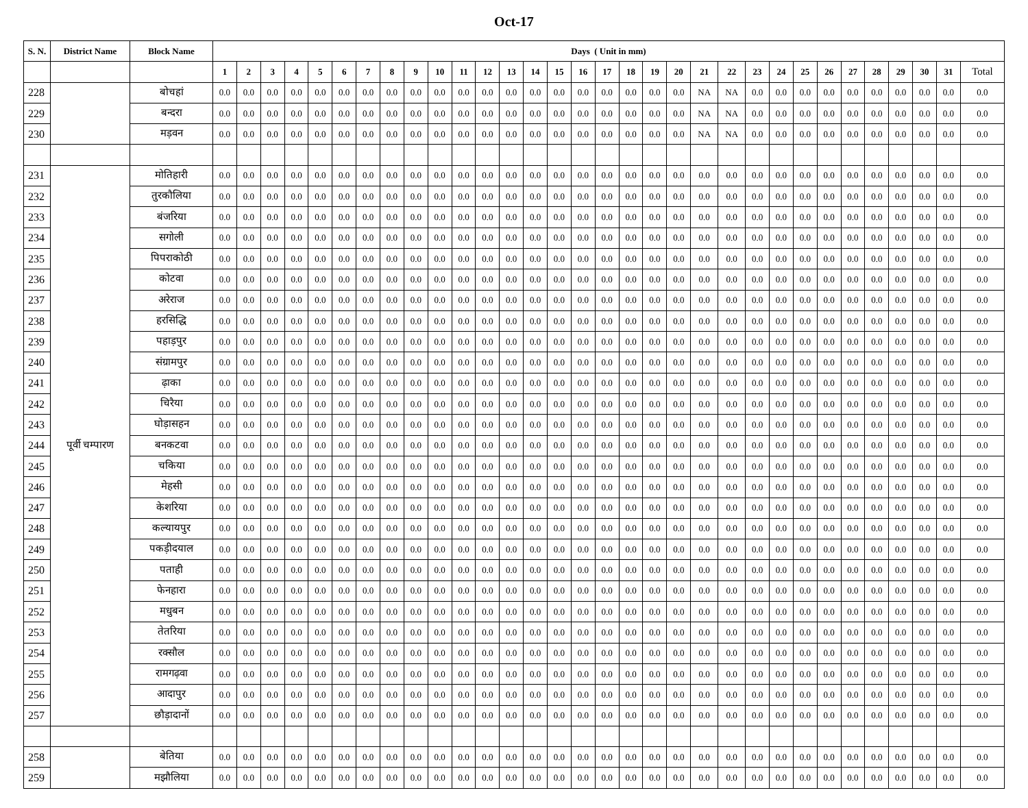Oct-17
| S. N. | District Name | Block Name | Days ( Unit in mm) | | | | | | | | | | | | | | | | | | | | | | | | | | | | | | | |
| --- | --- | --- | --- | --- | --- | --- | --- | --- | --- | --- | --- | --- | --- | --- | --- | --- | --- | --- | --- | --- | --- | --- | --- | --- | --- | --- | --- | --- | --- | --- | --- | --- | --- | --- |
| | | | 1 | 2 | 3 | 4 | 5 | 6 | 7 | 8 | 9 | 10 | 11 | 12 | 13 | 14 | 15 | 16 | 17 | 18 | 19 | 20 | 21 | 22 | 23 | 24 | 25 | 26 | 27 | 28 | 29 | 30 | 31 | Total |
| 228 | | बोचहां | 0.0 | 0.0 | 0.0 | 0.0 | 0.0 | 0.0 | 0.0 | 0.0 | 0.0 | 0.0 | 0.0 | 0.0 | 0.0 | 0.0 | 0.0 | 0.0 | 0.0 | 0.0 | 0.0 | 0.0 | NA | NA | 0.0 | 0.0 | 0.0 | 0.0 | 0.0 | 0.0 | 0.0 | 0.0 | 0.0 | 0.0 |
| 229 | | बन्दरा | 0.0 | 0.0 | 0.0 | 0.0 | 0.0 | 0.0 | 0.0 | 0.0 | 0.0 | 0.0 | 0.0 | 0.0 | 0.0 | 0.0 | 0.0 | 0.0 | 0.0 | 0.0 | 0.0 | 0.0 | NA | NA | 0.0 | 0.0 | 0.0 | 0.0 | 0.0 | 0.0 | 0.0 | 0.0 | 0.0 | 0.0 |
| 230 | | मड़वन | 0.0 | 0.0 | 0.0 | 0.0 | 0.0 | 0.0 | 0.0 | 0.0 | 0.0 | 0.0 | 0.0 | 0.0 | 0.0 | 0.0 | 0.0 | 0.0 | 0.0 | 0.0 | 0.0 | 0.0 | NA | NA | 0.0 | 0.0 | 0.0 | 0.0 | 0.0 | 0.0 | 0.0 | 0.0 | 0.0 | 0.0 |
| 231 | पूर्वी चम्पारण | मोतिहारी | 0.0 | 0.0 | 0.0 | 0.0 | 0.0 | 0.0 | 0.0 | 0.0 | 0.0 | 0.0 | 0.0 | 0.0 | 0.0 | 0.0 | 0.0 | 0.0 | 0.0 | 0.0 | 0.0 | 0.0 | 0.0 | 0.0 | 0.0 | 0.0 | 0.0 | 0.0 | 0.0 | 0.0 | 0.0 | 0.0 | 0.0 | 0.0 |
| 232 | | तुरकौलिया | 0.0 | 0.0 | 0.0 | 0.0 | 0.0 | 0.0 | 0.0 | 0.0 | 0.0 | 0.0 | 0.0 | 0.0 | 0.0 | 0.0 | 0.0 | 0.0 | 0.0 | 0.0 | 0.0 | 0.0 | 0.0 | 0.0 | 0.0 | 0.0 | 0.0 | 0.0 | 0.0 | 0.0 | 0.0 | 0.0 | 0.0 | 0.0 |
| 233 | | बंजरिया | 0.0 | 0.0 | 0.0 | 0.0 | 0.0 | 0.0 | 0.0 | 0.0 | 0.0 | 0.0 | 0.0 | 0.0 | 0.0 | 0.0 | 0.0 | 0.0 | 0.0 | 0.0 | 0.0 | 0.0 | 0.0 | 0.0 | 0.0 | 0.0 | 0.0 | 0.0 | 0.0 | 0.0 | 0.0 | 0.0 | 0.0 | 0.0 |
| 234 | | सगोली | 0.0 | 0.0 | 0.0 | 0.0 | 0.0 | 0.0 | 0.0 | 0.0 | 0.0 | 0.0 | 0.0 | 0.0 | 0.0 | 0.0 | 0.0 | 0.0 | 0.0 | 0.0 | 0.0 | 0.0 | 0.0 | 0.0 | 0.0 | 0.0 | 0.0 | 0.0 | 0.0 | 0.0 | 0.0 | 0.0 | 0.0 | 0.0 |
| 235 | | पिपराकोठी | 0.0 | 0.0 | 0.0 | 0.0 | 0.0 | 0.0 | 0.0 | 0.0 | 0.0 | 0.0 | 0.0 | 0.0 | 0.0 | 0.0 | 0.0 | 0.0 | 0.0 | 0.0 | 0.0 | 0.0 | 0.0 | 0.0 | 0.0 | 0.0 | 0.0 | 0.0 | 0.0 | 0.0 | 0.0 | 0.0 | 0.0 | 0.0 |
| 236 | | कोटवा | 0.0 | 0.0 | 0.0 | 0.0 | 0.0 | 0.0 | 0.0 | 0.0 | 0.0 | 0.0 | 0.0 | 0.0 | 0.0 | 0.0 | 0.0 | 0.0 | 0.0 | 0.0 | 0.0 | 0.0 | 0.0 | 0.0 | 0.0 | 0.0 | 0.0 | 0.0 | 0.0 | 0.0 | 0.0 | 0.0 | 0.0 | 0.0 |
| 237 | | अरेराज | 0.0 | 0.0 | 0.0 | 0.0 | 0.0 | 0.0 | 0.0 | 0.0 | 0.0 | 0.0 | 0.0 | 0.0 | 0.0 | 0.0 | 0.0 | 0.0 | 0.0 | 0.0 | 0.0 | 0.0 | 0.0 | 0.0 | 0.0 | 0.0 | 0.0 | 0.0 | 0.0 | 0.0 | 0.0 | 0.0 | 0.0 | 0.0 |
| 238 | | हरसिद्धि | 0.0 | 0.0 | 0.0 | 0.0 | 0.0 | 0.0 | 0.0 | 0.0 | 0.0 | 0.0 | 0.0 | 0.0 | 0.0 | 0.0 | 0.0 | 0.0 | 0.0 | 0.0 | 0.0 | 0.0 | 0.0 | 0.0 | 0.0 | 0.0 | 0.0 | 0.0 | 0.0 | 0.0 | 0.0 | 0.0 | 0.0 | 0.0 |
| 239 | | पहाड़पुर | 0.0 | 0.0 | 0.0 | 0.0 | 0.0 | 0.0 | 0.0 | 0.0 | 0.0 | 0.0 | 0.0 | 0.0 | 0.0 | 0.0 | 0.0 | 0.0 | 0.0 | 0.0 | 0.0 | 0.0 | 0.0 | 0.0 | 0.0 | 0.0 | 0.0 | 0.0 | 0.0 | 0.0 | 0.0 | 0.0 | 0.0 | 0.0 |
| 240 | | संग्रामपुर | 0.0 | 0.0 | 0.0 | 0.0 | 0.0 | 0.0 | 0.0 | 0.0 | 0.0 | 0.0 | 0.0 | 0.0 | 0.0 | 0.0 | 0.0 | 0.0 | 0.0 | 0.0 | 0.0 | 0.0 | 0.0 | 0.0 | 0.0 | 0.0 | 0.0 | 0.0 | 0.0 | 0.0 | 0.0 | 0.0 | 0.0 | 0.0 |
| 241 | | ढ़ाका | 0.0 | 0.0 | 0.0 | 0.0 | 0.0 | 0.0 | 0.0 | 0.0 | 0.0 | 0.0 | 0.0 | 0.0 | 0.0 | 0.0 | 0.0 | 0.0 | 0.0 | 0.0 | 0.0 | 0.0 | 0.0 | 0.0 | 0.0 | 0.0 | 0.0 | 0.0 | 0.0 | 0.0 | 0.0 | 0.0 | 0.0 | 0.0 |
| 242 | | चिरैया | 0.0 | 0.0 | 0.0 | 0.0 | 0.0 | 0.0 | 0.0 | 0.0 | 0.0 | 0.0 | 0.0 | 0.0 | 0.0 | 0.0 | 0.0 | 0.0 | 0.0 | 0.0 | 0.0 | 0.0 | 0.0 | 0.0 | 0.0 | 0.0 | 0.0 | 0.0 | 0.0 | 0.0 | 0.0 | 0.0 | 0.0 | 0.0 |
| 243 | | घोड़ासहन | 0.0 | 0.0 | 0.0 | 0.0 | 0.0 | 0.0 | 0.0 | 0.0 | 0.0 | 0.0 | 0.0 | 0.0 | 0.0 | 0.0 | 0.0 | 0.0 | 0.0 | 0.0 | 0.0 | 0.0 | 0.0 | 0.0 | 0.0 | 0.0 | 0.0 | 0.0 | 0.0 | 0.0 | 0.0 | 0.0 | 0.0 | 0.0 |
| 244 | | बनकटवा | 0.0 | 0.0 | 0.0 | 0.0 | 0.0 | 0.0 | 0.0 | 0.0 | 0.0 | 0.0 | 0.0 | 0.0 | 0.0 | 0.0 | 0.0 | 0.0 | 0.0 | 0.0 | 0.0 | 0.0 | 0.0 | 0.0 | 0.0 | 0.0 | 0.0 | 0.0 | 0.0 | 0.0 | 0.0 | 0.0 | 0.0 | 0.0 |
| 245 | | चकिया | 0.0 | 0.0 | 0.0 | 0.0 | 0.0 | 0.0 | 0.0 | 0.0 | 0.0 | 0.0 | 0.0 | 0.0 | 0.0 | 0.0 | 0.0 | 0.0 | 0.0 | 0.0 | 0.0 | 0.0 | 0.0 | 0.0 | 0.0 | 0.0 | 0.0 | 0.0 | 0.0 | 0.0 | 0.0 | 0.0 | 0.0 | 0.0 |
| 246 | | मेहसी | 0.0 | 0.0 | 0.0 | 0.0 | 0.0 | 0.0 | 0.0 | 0.0 | 0.0 | 0.0 | 0.0 | 0.0 | 0.0 | 0.0 | 0.0 | 0.0 | 0.0 | 0.0 | 0.0 | 0.0 | 0.0 | 0.0 | 0.0 | 0.0 | 0.0 | 0.0 | 0.0 | 0.0 | 0.0 | 0.0 | 0.0 | 0.0 |
| 247 | | केशरिया | 0.0 | 0.0 | 0.0 | 0.0 | 0.0 | 0.0 | 0.0 | 0.0 | 0.0 | 0.0 | 0.0 | 0.0 | 0.0 | 0.0 | 0.0 | 0.0 | 0.0 | 0.0 | 0.0 | 0.0 | 0.0 | 0.0 | 0.0 | 0.0 | 0.0 | 0.0 | 0.0 | 0.0 | 0.0 | 0.0 | 0.0 | 0.0 |
| 248 | | कल्यायपुर | 0.0 | 0.0 | 0.0 | 0.0 | 0.0 | 0.0 | 0.0 | 0.0 | 0.0 | 0.0 | 0.0 | 0.0 | 0.0 | 0.0 | 0.0 | 0.0 | 0.0 | 0.0 | 0.0 | 0.0 | 0.0 | 0.0 | 0.0 | 0.0 | 0.0 | 0.0 | 0.0 | 0.0 | 0.0 | 0.0 | 0.0 | 0.0 |
| 249 | | पकड़ीदयाल | 0.0 | 0.0 | 0.0 | 0.0 | 0.0 | 0.0 | 0.0 | 0.0 | 0.0 | 0.0 | 0.0 | 0.0 | 0.0 | 0.0 | 0.0 | 0.0 | 0.0 | 0.0 | 0.0 | 0.0 | 0.0 | 0.0 | 0.0 | 0.0 | 0.0 | 0.0 | 0.0 | 0.0 | 0.0 | 0.0 | 0.0 | 0.0 |
| 250 | | पताही | 0.0 | 0.0 | 0.0 | 0.0 | 0.0 | 0.0 | 0.0 | 0.0 | 0.0 | 0.0 | 0.0 | 0.0 | 0.0 | 0.0 | 0.0 | 0.0 | 0.0 | 0.0 | 0.0 | 0.0 | 0.0 | 0.0 | 0.0 | 0.0 | 0.0 | 0.0 | 0.0 | 0.0 | 0.0 | 0.0 | 0.0 | 0.0 |
| 251 | | फेनहारा | 0.0 | 0.0 | 0.0 | 0.0 | 0.0 | 0.0 | 0.0 | 0.0 | 0.0 | 0.0 | 0.0 | 0.0 | 0.0 | 0.0 | 0.0 | 0.0 | 0.0 | 0.0 | 0.0 | 0.0 | 0.0 | 0.0 | 0.0 | 0.0 | 0.0 | 0.0 | 0.0 | 0.0 | 0.0 | 0.0 | 0.0 | 0.0 |
| 252 | | मधुबन | 0.0 | 0.0 | 0.0 | 0.0 | 0.0 | 0.0 | 0.0 | 0.0 | 0.0 | 0.0 | 0.0 | 0.0 | 0.0 | 0.0 | 0.0 | 0.0 | 0.0 | 0.0 | 0.0 | 0.0 | 0.0 | 0.0 | 0.0 | 0.0 | 0.0 | 0.0 | 0.0 | 0.0 | 0.0 | 0.0 | 0.0 | 0.0 |
| 253 | | तेतरिया | 0.0 | 0.0 | 0.0 | 0.0 | 0.0 | 0.0 | 0.0 | 0.0 | 0.0 | 0.0 | 0.0 | 0.0 | 0.0 | 0.0 | 0.0 | 0.0 | 0.0 | 0.0 | 0.0 | 0.0 | 0.0 | 0.0 | 0.0 | 0.0 | 0.0 | 0.0 | 0.0 | 0.0 | 0.0 | 0.0 | 0.0 | 0.0 |
| 254 | | रक्सौल | 0.0 | 0.0 | 0.0 | 0.0 | 0.0 | 0.0 | 0.0 | 0.0 | 0.0 | 0.0 | 0.0 | 0.0 | 0.0 | 0.0 | 0.0 | 0.0 | 0.0 | 0.0 | 0.0 | 0.0 | 0.0 | 0.0 | 0.0 | 0.0 | 0.0 | 0.0 | 0.0 | 0.0 | 0.0 | 0.0 | 0.0 | 0.0 |
| 255 | | रामगढ़वा | 0.0 | 0.0 | 0.0 | 0.0 | 0.0 | 0.0 | 0.0 | 0.0 | 0.0 | 0.0 | 0.0 | 0.0 | 0.0 | 0.0 | 0.0 | 0.0 | 0.0 | 0.0 | 0.0 | 0.0 | 0.0 | 0.0 | 0.0 | 0.0 | 0.0 | 0.0 | 0.0 | 0.0 | 0.0 | 0.0 | 0.0 | 0.0 |
| 256 | | आदापुर | 0.0 | 0.0 | 0.0 | 0.0 | 0.0 | 0.0 | 0.0 | 0.0 | 0.0 | 0.0 | 0.0 | 0.0 | 0.0 | 0.0 | 0.0 | 0.0 | 0.0 | 0.0 | 0.0 | 0.0 | 0.0 | 0.0 | 0.0 | 0.0 | 0.0 | 0.0 | 0.0 | 0.0 | 0.0 | 0.0 | 0.0 | 0.0 |
| 257 | | छौड़ादानों | 0.0 | 0.0 | 0.0 | 0.0 | 0.0 | 0.0 | 0.0 | 0.0 | 0.0 | 0.0 | 0.0 | 0.0 | 0.0 | 0.0 | 0.0 | 0.0 | 0.0 | 0.0 | 0.0 | 0.0 | 0.0 | 0.0 | 0.0 | 0.0 | 0.0 | 0.0 | 0.0 | 0.0 | 0.0 | 0.0 | 0.0 | 0.0 |
| 258 | | बेतिया | 0.0 | 0.0 | 0.0 | 0.0 | 0.0 | 0.0 | 0.0 | 0.0 | 0.0 | 0.0 | 0.0 | 0.0 | 0.0 | 0.0 | 0.0 | 0.0 | 0.0 | 0.0 | 0.0 | 0.0 | 0.0 | 0.0 | 0.0 | 0.0 | 0.0 | 0.0 | 0.0 | 0.0 | 0.0 | 0.0 | 0.0 | 0.0 |
| 259 | | मझौलिया | 0.0 | 0.0 | 0.0 | 0.0 | 0.0 | 0.0 | 0.0 | 0.0 | 0.0 | 0.0 | 0.0 | 0.0 | 0.0 | 0.0 | 0.0 | 0.0 | 0.0 | 0.0 | 0.0 | 0.0 | 0.0 | 0.0 | 0.0 | 0.0 | 0.0 | 0.0 | 0.0 | 0.0 | 0.0 | 0.0 | 0.0 | 0.0 |